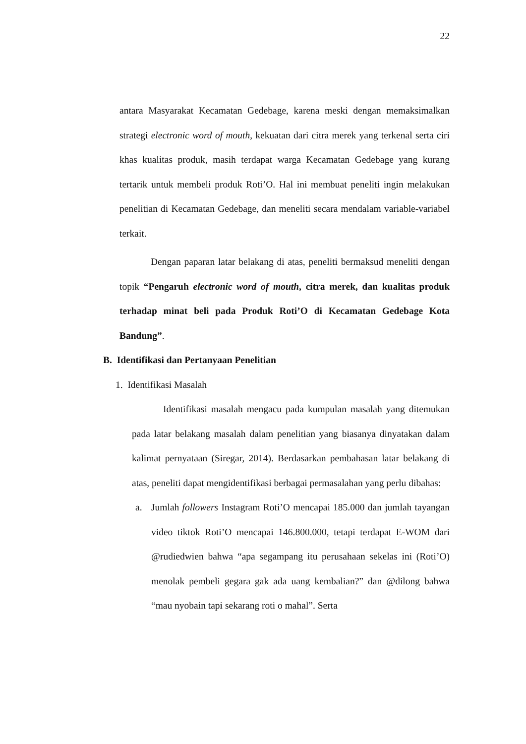22
antara Masyarakat Kecamatan Gedebage, karena meski dengan memaksimalkan strategi electronic word of mouth, kekuatan dari citra merek yang terkenal serta ciri khas kualitas produk, masih terdapat warga Kecamatan Gedebage yang kurang tertarik untuk membeli produk Roti’O. Hal ini membuat peneliti ingin melakukan penelitian di Kecamatan Gedebage, dan meneliti secara mendalam variable-variabel terkait.
Dengan paparan latar belakang di atas, peneliti bermaksud meneliti dengan topik “Pengaruh electronic word of mouth, citra merek, dan kualitas produk terhadap minat beli pada Produk Roti’O di Kecamatan Gedebage Kota Bandung”.
B. Identifikasi dan Pertanyaan Penelitian
1. Identifikasi Masalah
Identifikasi masalah mengacu pada kumpulan masalah yang ditemukan pada latar belakang masalah dalam penelitian yang biasanya dinyatakan dalam kalimat pernyataan (Siregar, 2014). Berdasarkan pembahasan latar belakang di atas, peneliti dapat mengidentifikasi berbagai permasalahan yang perlu dibahas:
a. Jumlah followers Instagram Roti’O mencapai 185.000 dan jumlah tayangan video tiktok Roti’O mencapai 146.800.000, tetapi terdapat E-WOM dari @rudiedwien bahwa “apa segampang itu perusahaan sekelas ini (Roti’O) menolak pembeli gegara gak ada uang kembalian?” dan @dilong bahwa “mau nyobain tapi sekarang roti o mahal”. Serta